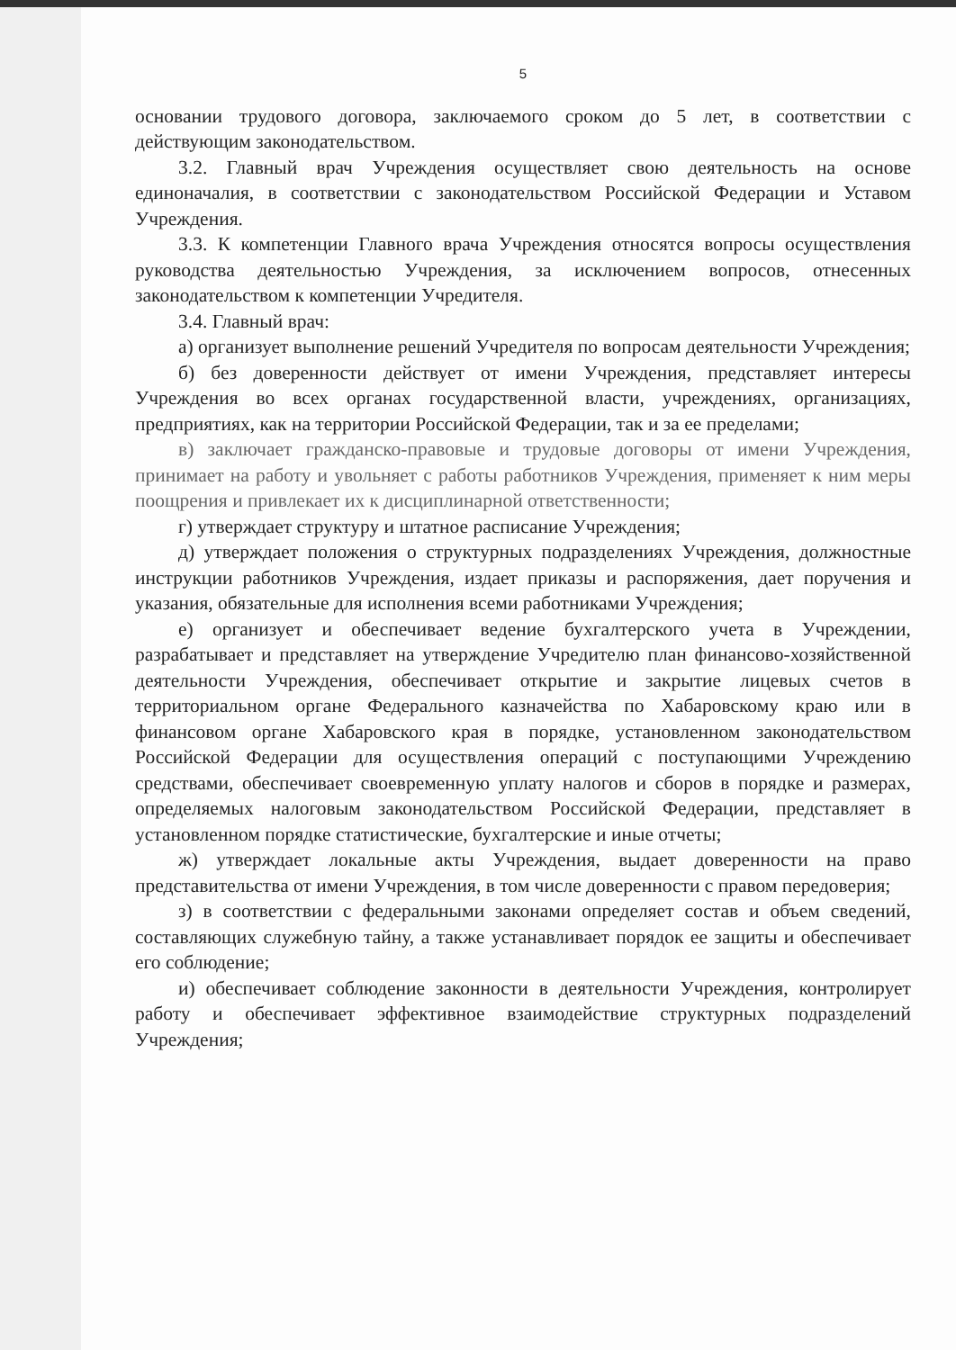5
основании трудового договора, заключаемого сроком до 5 лет, в соответствии с действующим законодательством.
3.2. Главный врач Учреждения осуществляет свою деятельность на основе единоначалия, в соответствии с законодательством Российской Федерации и Уставом Учреждения.
3.3. К компетенции Главного врача Учреждения относятся вопросы осуществления руководства деятельностью Учреждения, за исключением вопросов, отнесенных законодательством к компетенции Учредителя.
3.4. Главный врач:
а) организует выполнение решений Учредителя по вопросам деятельности Учреждения;
б) без доверенности действует от имени Учреждения, представляет интересы Учреждения во всех органах государственной власти, учреждениях, организациях, предприятиях, как на территории Российской Федерации, так и за ее пределами;
в) заключает гражданско-правовые и трудовые договоры от имени Учреждения, принимает на работу и увольняет с работы работников Учреждения, применяет к ним меры поощрения и привлекает их к дисциплинарной ответственности;
г) утверждает структуру и штатное расписание Учреждения;
д) утверждает положения о структурных подразделениях Учреждения, должностные инструкции работников Учреждения, издает приказы и распоряжения, дает поручения и указания, обязательные для исполнения всеми работниками Учреждения;
е) организует и обеспечивает ведение бухгалтерского учета в Учреждении, разрабатывает и представляет на утверждение Учредителю план финансово-хозяйственной деятельности Учреждения, обеспечивает открытие и закрытие лицевых счетов в территориальном органе Федерального казначейства по Хабаровскому краю или в финансовом органе Хабаровского края в порядке, установленном законодательством Российской Федерации для осуществления операций с поступающими Учреждению средствами, обеспечивает своевременную уплату налогов и сборов в порядке и размерах, определяемых налоговым законодательством Российской Федерации, представляет в установленном порядке статистические, бухгалтерские и иные отчеты;
ж) утверждает локальные акты Учреждения, выдает доверенности на право представительства от имени Учреждения, в том числе доверенности с правом передоверия;
з) в соответствии с федеральными законами определяет состав и объем сведений, составляющих служебную тайну, а также устанавливает порядок ее защиты и обеспечивает его соблюдение;
и) обеспечивает соблюдение законности в деятельности Учреждения, контролирует работу и обеспечивает эффективное взаимодействие структурных подразделений Учреждения;